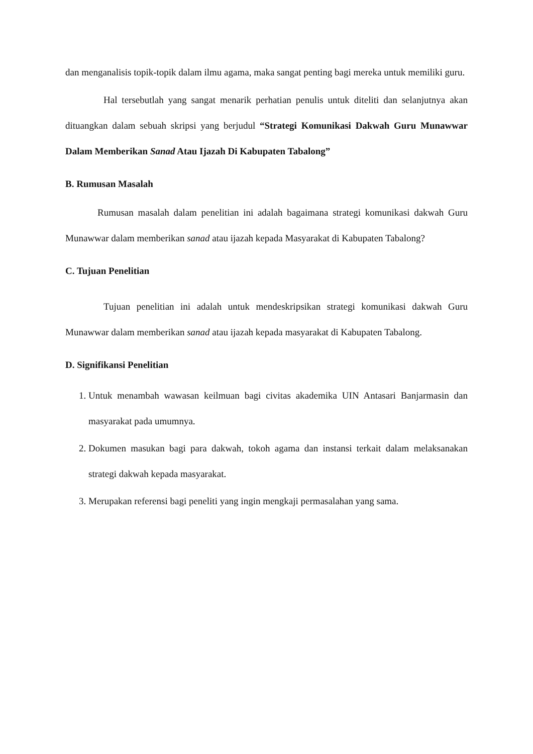dan menganalisis topik-topik dalam ilmu agama, maka sangat penting bagi mereka untuk memiliki guru.
Hal tersebutlah yang sangat menarik perhatian penulis untuk diteliti dan selanjutnya akan dituangkan dalam sebuah skripsi yang berjudul “Strategi Komunikasi Dakwah Guru Munawwar Dalam Memberikan Sanad Atau Ijazah Di Kabupaten Tabalong”
B. Rumusan Masalah
Rumusan masalah dalam penelitian ini adalah bagaimana strategi komunikasi dakwah Guru Munawwar dalam memberikan sanad atau ijazah kepada Masyarakat di Kabupaten Tabalong?
C. Tujuan Penelitian
Tujuan penelitian ini adalah untuk mendeskripsikan strategi komunikasi dakwah Guru Munawwar dalam memberikan sanad atau ijazah kepada masyarakat di Kabupaten Tabalong.
D. Signifikansi Penelitian
1. Untuk menambah wawasan keilmuan bagi civitas akademika UIN Antasari Banjarmasin dan masyarakat pada umumnya.
2. Dokumen masukan bagi para dakwah, tokoh agama dan instansi terkait dalam melaksanakan strategi dakwah kepada masyarakat.
3. Merupakan referensi bagi peneliti yang ingin mengkaji permasalahan yang sama.